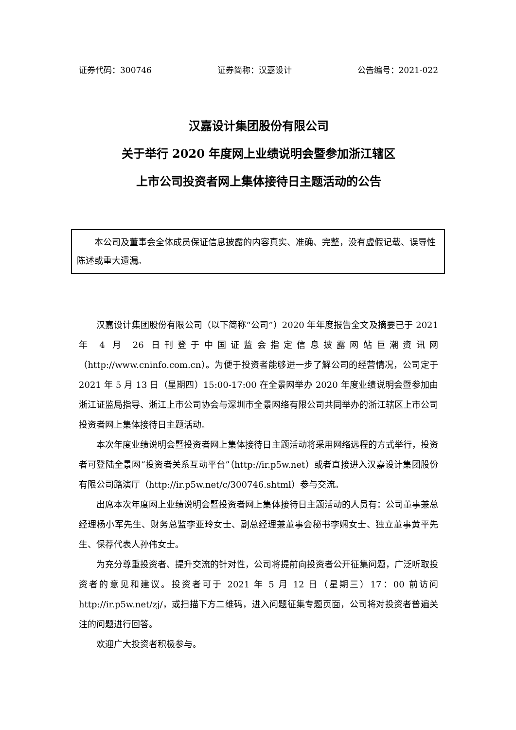证券代码：300746 证券简称：汉嘉设计 公告编号：2021-022
汉嘉设计集团股份有限公司
关于举行 2020 年度网上业绩说明会暨参加浙江辖区
上市公司投资者网上集体接待日主题活动的公告
本公司及董事会全体成员保证信息披露的内容真实、准确、完整，没有虚假记载、误导性陈述或重大遗漏。
汉嘉设计集团股份有限公司（以下简称“公司”）2020 年年度报告全文及摘要已于 2021 年 4 月 26 日刊登于中国证监会指定信息披露网站巨潮资讯网（http://www.cninfo.com.cn）。为便于投资者能够进一步了解公司的经营情况，公司定于 2021 年 5 月 13 日（星期四）15:00-17:00 在全景网举办 2020 年度业绩说明会暨参加由浙江证监局指导、浙江上市公司协会与深圳市全景网络有限公司共同举办的浙江辖区上市公司投资者网上集体接待日主题活动。
本次年度业绩说明会暨投资者网上集体接待日主题活动将采用网络远程的方式举行，投资者可登陆全景网“投资者关系互动平台”（http://ir.p5w.net）或者直接进入汉嘉设计集团股份有限公司路演厅（http://ir.p5w.net/c/300746.shtml）参与交流。
出席本次年度网上业绩说明会暨投资者网上集体接待日主题活动的人员有：公司董事兼总经理杨小军先生、财务总监李亚玲女士、副总经理兼董事会秘书李娴女士、独立董事黄平先生、保荐代表人孙伟女士。
为充分尊重投资者、提升交流的针对性，公司将提前向投资者公开征集问题，广泛听取投资者的意见和建议。投资者可于 2021 年 5 月 12 日（星期三）17：00 前访问 http://ir.p5w.net/zj/，或扫描下方二维码，进入问题征集专题页面，公司将对投资者普遍关注的问题进行回答。
欢迎广大投资者积极参与。